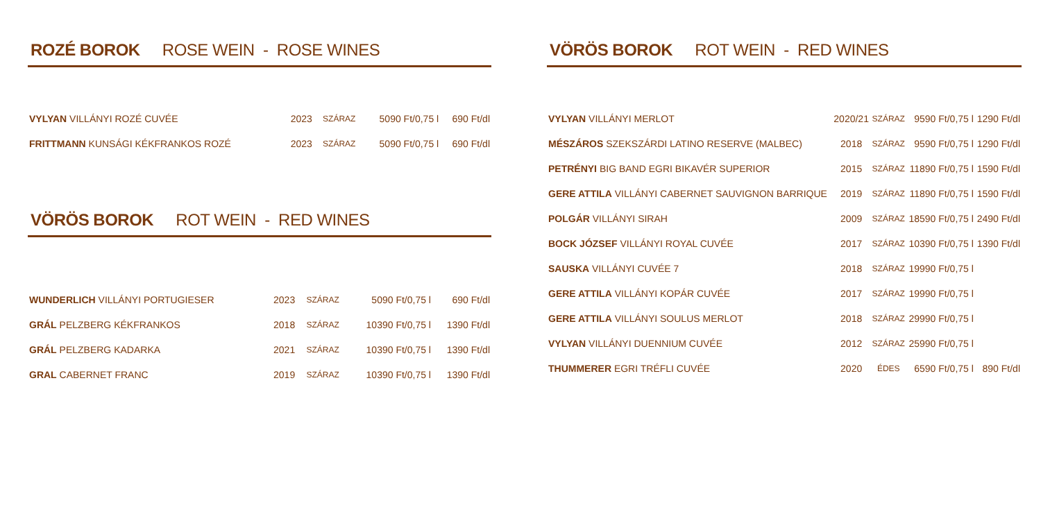ROZÉ BOROK ROSE WEIN - ROSE WINES
| VYLYAN VILLÁNYI ROZÉ CUVÉE | 2023 | SZÁRAZ | 5090 Ft/0,75 l | 690 Ft/dl |
| FRITTMANN KUNSÁGI KÉKFRANKOS ROZÉ | 2023 | SZÁRAZ | 5090 Ft/0,75 l | 690 Ft/dl |
VÖRÖS BOROK ROT WEIN - RED WINES
| WUNDERLICH VILLÁNYI PORTUGIESER | 2023 | SZÁRAZ | 5090 Ft/0,75 l | 690 Ft/dl |
| GRÁL PELZBERG KÉKFRANKOS | 2018 | SZÁRAZ | 10390 Ft/0,75 l | 1390 Ft/dl |
| GRÁL PELZBERG KADARKA | 2021 | SZÁRAZ | 10390 Ft/0,75 l | 1390 Ft/dl |
| GRAL CABERNET FRANC | 2019 | SZÁRAZ | 10390 Ft/0,75 l | 1390 Ft/dl |
VÖRÖS BOROK ROT WEIN - RED WINES
| VYLYAN VILLÁNYI MERLOT | 2020/21 | SZÁRAZ | 9590 Ft/0,75 l | 1290 Ft/dl |
| MÉSZÁROS SZEKSZÁRDI LATINO RESERVE (MALBEC) | 2018 | SZÁRAZ | 9590 Ft/0,75 l | 1290 Ft/dl |
| PETRÉNYI BIG BAND EGRI BIKAVÉR SUPERIOR | 2015 | SZÁRAZ | 11890 Ft/0,75 l | 1590 Ft/dl |
| GERE ATTILA VILLÁNYI CABERNET SAUVIGNON BARRIQUE | 2019 | SZÁRAZ | 11890 Ft/0,75 l | 1590 Ft/dl |
| POLGÁR VILLÁNYI SIRAH | 2009 | SZÁRAZ | 18590 Ft/0,75 l | 2490 Ft/dl |
| BOCK JÓZSEF VILLÁNYI ROYAL CUVÉE | 2017 | SZÁRAZ | 10390 Ft/0,75 l | 1390 Ft/dl |
| SAUSKA VILLÁNYI CUVÉE 7 | 2018 | SZÁRAZ | 19990 Ft/0,75 l | |
| GERE ATTILA VILLÁNYI KOPÁR CUVÉE | 2017 | SZÁRAZ | 19990 Ft/0,75 l | |
| GERE ATTILA VILLÁNYI SOULUS MERLOT | 2018 | SZÁRAZ | 29990 Ft/0,75 l | |
| VYLYAN VILLÁNYI DUENNIUM CUVÉE | 2012 | SZÁRAZ | 25990 Ft/0,75 l | |
| THUMMERER EGRI TRÉFLI CUVÉE | 2020 | ÉDES | 6590 Ft/0,75 l | 890 Ft/dl |